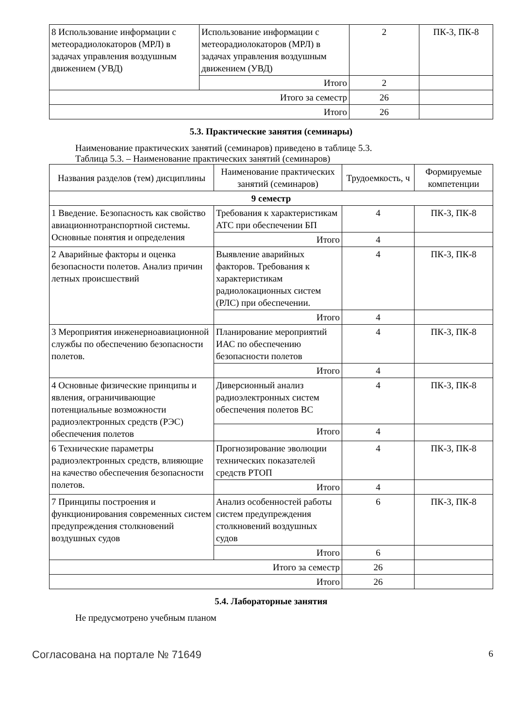| 8 Использование информации с метеорадиолокаторов (МРЛ) в задачах управления воздушным движением (УВД) | Использование информации с метеорадиолокаторов (МРЛ) в задачах управления воздушным движением (УВД) | 2 | ПК-3, ПК-8 |
| | Итого | 2 | |
| Итого за семестр | | 26 | |
| Итого | | 26 | |
5.3. Практические занятия (семинары)
Наименование практических занятий (семинаров) приведено в таблице 5.3.
Таблица 5.3. – Наименование практических занятий (семинаров)
| Названия разделов (тем) дисциплины | Наименование практических занятий (семинаров) | Трудоемкость, ч | Формируемые компетенции |
| --- | --- | --- | --- |
| 9 семестр | | | |
| 1 Введение. Безопасность как свойство авиационнотранспортной системы. Основные понятия и определения | Требования к характеристикам АТС при обеспечении БП | 4 | ПК-3, ПК-8 |
| | Итого | 4 | |
| 2 Аварийные факторы и оценка безопасности полетов. Анализ причин летных происшествий | Выявление аварийных факторов. Требования к характеристикам радиолокационных систем (РЛС) при обеспечении. | 4 | ПК-3, ПК-8 |
| | Итого | 4 | |
| 3 Мероприятия инженерноавиационной службы по обеспечению безопасности полетов. | Планирование мероприятий ИАС по обеспечению безопасности полетов | 4 | ПК-3, ПК-8 |
| | Итого | 4 | |
| 4 Основные физические принципы и явления, ограничивающие потенциальные возможности радиоэлектронных средств (РЭС) обеспечения полетов | Диверсионный анализ радиоэлектронных систем обеспечения полетов ВС | 4 | ПК-3, ПК-8 |
| | Итого | 4 | |
| 6 Технические параметры радиоэлектронных средств, влияющие на качество обеспечения безопасности полетов. | Прогнозирование эволюции технических показателей средств РТОП | 4 | ПК-3, ПК-8 |
| | Итого | 4 | |
| 7 Принципы построения и функционирования современных систем предупреждения столкновений воздушных судов | Анализ особенностей работы систем предупреждения столкновений воздушных судов | 6 | ПК-3, ПК-8 |
| | Итого | 6 | |
| Итого за семестр | | 26 | |
| Итого | | 26 | |
5.4. Лабораторные занятия
Не предусмотрено учебным планом
Согласована на портале № 71649 6